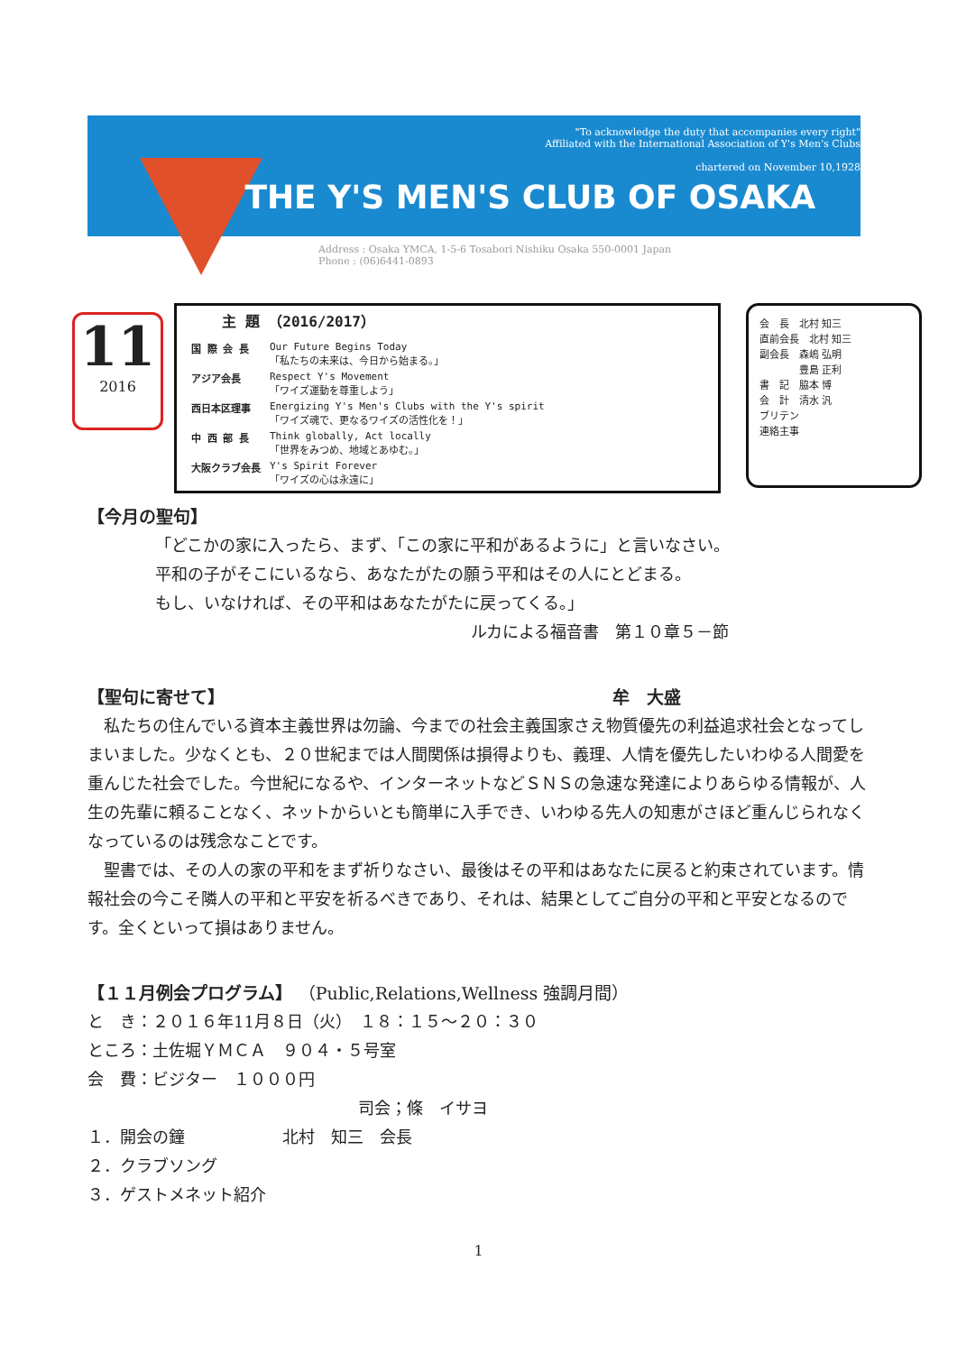"To acknowledge the duty that accompanies every right"
Affiliated with the International Association of Y's Men's Clubs
chartered on November 10,1928
THE Y'S MEN'S CLUB OF OSAKA
Address : Osaka YMCA, 1-5-6 Tosabori Nishiku Osaka 550-0001 Japan
Phone : (06)6441-0893
11
2016
主 題 （2016/2017）
| 国 際 会 長 | Our Future Begins Today 「私たちの未来は、今日から始まる。」 |
| アジア会長 | Respect Y's Movement 「ワイズ運動を尊重しよう」 |
| 西日本区理事 | Energizing Y's Men's Clubs with the Y's spirit 「ワイズ魂で、更なるワイズの活性化を！」 |
| 中 西 部 長 | Think globally, Act locally 「世界をみつめ、地域とあゆむ。」 |
| 大阪クラブ会長 | Y's Spirit Forever 「ワイズの心は永遠に」 |
会　長　北村 知三
直前会長　北村 知三
副会長　森嶋 弘明
　　　　豊島 正利
書　記　脇本 博
会　計　清水 汎
ブリテン
連絡主事
【今月の聖句】
「どこかの家に入ったら、まず、「この家に平和があるように」と言いなさい。
平和の子がそこにいるなら、あなたがたの願う平和はその人にとどまる。
もし、いなければ、その平和はあなたがたに戻ってくる。」
ルカによる福音書　第１０章５－節
【聖句に寄せて】 牟　大盛
　私たちの住んでいる資本主義世界は勿論、今までの社会主義国家さえ物質優先の利益追求社会となってしまいました。少なくとも、２０世紀までは人間関係は損得よりも、義理、人情を優先したいわゆる人間愛を重んじた社会でした。今世紀になるや、インターネットなどＳＮＳの急速な発達によりあらゆる情報が、人生の先輩に頼ることなく、ネットからいとも簡単に入手でき、いわゆる先人の知恵がさほど重んじられなくなっているのは残念なことです。
　聖書では、その人の家の平和をまず祈りなさい、最後はその平和はあなたに戻ると約束されています。情報社会の今こそ隣人の平和と平安を祈るべきであり、それは、結果としてご自分の平和と平安となるのです。全くといって損はありません。
【１１月例会プログラム】 （Public,Relations,Wellness 強調月間）
と　き：２０１６年11月８日（火）　１８：１５～２０：３０
ところ：土佐堀ＹＭＣＡ　９０４・５号室
会　費：ビジター　１０００円
司会；條　イサヨ
１．開会の鐘　　　　　　北村　知三　会長
２．クラブソング
３．ゲストメネット紹介
1